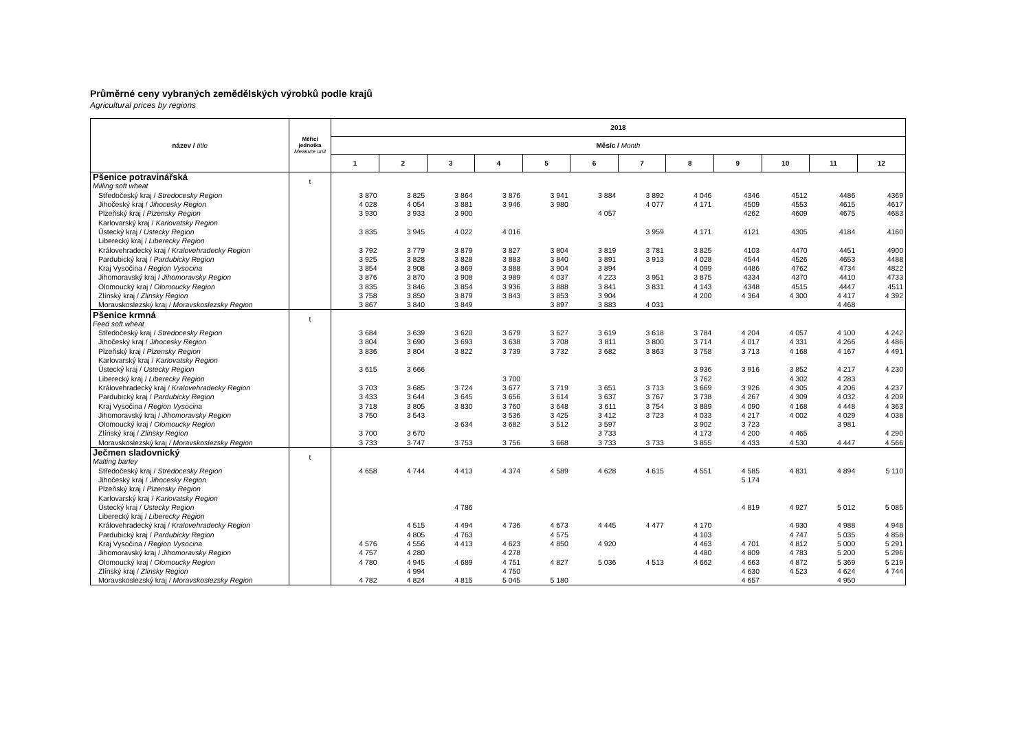Průměrné ceny vybraných zemědělských výrobků podle krajů
Agricultural prices by regions
| název / title | Měřicí jednotka Measure unit | 2018 | | | | | | | | | | | |
| --- | --- | --- | --- | --- | --- | --- | --- | --- | --- | --- | --- | --- | --- |
| | | Měsíc / Month | | | | | | | | | | | |
| | | 1 | 2 | 3 | 4 | 5 | 6 | 7 | 8 | 9 | 10 | 11 | 12 |
| Pšenice potravinářská | t | | | | | | | | | | | | |
| Milling soft wheat | | | | | | | | | | | | | |
| Středočeský kraj / Stredocesky Region | | 3 870 | 3 825 | 3 864 | 3 876 | 3 941 | 3 884 | 3 892 | 4 046 | 4346 | 4512 | 4486 | 4369 |
| Jihočeský kraj / Jihocesky Region | | 4 028 | 4 054 | 3 881 | 3 946 | 3 980 | | 4 077 | 4 171 | 4509 | 4553 | 4615 | 4617 |
| Plzeňský kraj / Plzensky Region | | 3 930 | 3 933 | 3 900 | | | 4 057 | | | 4262 | 4609 | 4675 | 4683 |
| Karlovarský kraj / Karlovatsky Region | | | | | | | | | | | | | |
| Ústecký kraj / Ustecky Region | | 3 835 | 3 945 | 4 022 | 4 016 | | | 3 959 | 4 171 | 4121 | 4305 | 4184 | 4160 |
| Liberecký kraj / Liberecky Region | | | | | | | | | | | | | |
| Královehradecký kraj / Kralovehradecky Region | | 3 792 | 3 779 | 3 879 | 3 827 | 3 804 | 3 819 | 3 781 | 3 825 | 4103 | 4470 | 4451 | 4900 |
| Pardubický kraj / Pardubicky Region | | 3 925 | 3 828 | 3 828 | 3 883 | 3 840 | 3 891 | 3 913 | 4 028 | 4544 | 4526 | 4653 | 4488 |
| Kraj Vysočina / Region Vysocina | | 3 854 | 3 908 | 3 869 | 3 888 | 3 904 | 3 894 | | 4 099 | 4486 | 4762 | 4734 | 4822 |
| Jihomoravský kraj / Jihomoravsky Region | | 3 876 | 3 870 | 3 908 | 3 989 | 4 037 | 4 223 | 3 951 | 3 875 | 4334 | 4370 | 4410 | 4733 |
| Olomoucký kraj / Olomoucky Region | | 3 835 | 3 846 | 3 854 | 3 936 | 3 888 | 3 841 | 3 831 | 4 143 | 4348 | 4515 | 4447 | 4511 |
| Zlínský kraj / Zlinsky Region | | 3 758 | 3 850 | 3 879 | 3 843 | 3 853 | 3 904 | | 4 200 | 4 364 | 4 300 | 4 417 | 4 392 |
| Moravskoslezský kraj / Moravskoslezsky Region | | 3 867 | 3 840 | 3 849 | | 3 897 | 3 883 | 4 031 | | | | 4 468 | |
| Pšenice krmná | t | | | | | | | | | | | | |
| Feed soft wheat | | | | | | | | | | | | | |
| Středočeský kraj / Stredocesky Region | | 3 684 | 3 639 | 3 620 | 3 679 | 3 627 | 3 619 | 3 618 | 3 784 | 4 204 | 4 057 | 4 100 | 4 242 |
| Jihočeský kraj / Jihocesky Region | | 3 804 | 3 690 | 3 693 | 3 638 | 3 708 | 3 811 | 3 800 | 3 714 | 4 017 | 4 331 | 4 266 | 4 486 |
| Plzeňský kraj / Plzensky Region | | 3 836 | 3 804 | 3 822 | 3 739 | 3 732 | 3 682 | 3 863 | 3 758 | 3 713 | 4 168 | 4 167 | 4 491 |
| Karlovarský kraj / Karlovatsky Region | | | | | | | | | | | | | |
| Ústecký kraj / Ustecky Region | | 3 615 | 3 666 | | | | | | 3 936 | 3 916 | 3 852 | 4 217 | 4 230 |
| Liberecký kraj / Liberecky Region | | | | | 3 700 | | | | 3 762 | | 4 302 | 4 283 | |
| Královehradecký kraj / Kralovehradecky Region | | 3 703 | 3 685 | 3 724 | 3 677 | 3 719 | 3 651 | 3 713 | 3 669 | 3 926 | 4 305 | 4 206 | 4 237 |
| Pardubický kraj / Pardubicky Region | | 3 433 | 3 644 | 3 645 | 3 656 | 3 614 | 3 637 | 3 767 | 3 738 | 4 267 | 4 309 | 4 032 | 4 209 |
| Kraj Vysočina / Region Vysocina | | 3 718 | 3 805 | 3 830 | 3 760 | 3 648 | 3 611 | 3 754 | 3 889 | 4 090 | 4 168 | 4 448 | 4 363 |
| Jihomoravský kraj / Jihomoravsky Region | | 3 750 | 3 543 | | 3 536 | 3 425 | 3 412 | 3 723 | 4 033 | 4 217 | 4 002 | 4 029 | 4 038 |
| Olomoucký kraj / Olomoucky Region | | | | 3 634 | 3 682 | 3 512 | 3 597 | | 3 902 | 3 723 | | 3 981 | |
| Zlínský kraj / Zlinsky Region | | 3 700 | 3 670 | | | | 3 733 | | 4 173 | 4 200 | 4 465 | | 4 290 |
| Moravskoslezský kraj / Moravskoslezsky Region | | 3 733 | 3 747 | 3 753 | 3 756 | 3 668 | 3 733 | 3 733 | 3 855 | 4 433 | 4 530 | 4 447 | 4 566 |
| Ječmen sladovnický | t | | | | | | | | | | | | |
| Malting barley | | | | | | | | | | | | | |
| Středočeský kraj / Stredocesky Region | | 4 658 | 4 744 | 4 413 | 4 374 | 4 589 | 4 628 | 4 615 | 4 551 | 4 585 | 4 831 | 4 894 | 5 110 |
| Jihočeský kraj / Jihocesky Region | | | | | | | | | | 5 174 | | | |
| Plzeňský kraj / Plzensky Region | | | | | | | | | | | | | |
| Karlovarský kraj / Karlovatsky Region | | | | | | | | | | | | | |
| Ústecký kraj / Ustecky Region | | | | 4 786 | | | | | | 4 819 | 4 927 | 5 012 | 5 085 |
| Liberecký kraj / Liberecky Region | | | | | | | | | | | | | |
| Královehradecký kraj / Kralovehradecky Region | | | 4 515 | 4 494 | 4 736 | 4 673 | 4 445 | 4 477 | 4 170 | | 4 930 | 4 988 | 4 948 |
| Pardubický kraj / Pardubicky Region | | | 4 805 | 4 763 | | 4 575 | | | 4 103 | | 4 747 | 5 035 | 4 858 |
| Kraj Vysočina / Region Vysocina | | 4 576 | 4 556 | 4 413 | 4 623 | 4 850 | 4 920 | | 4 463 | 4 701 | 4 812 | 5 000 | 5 291 |
| Jihomoravský kraj / Jihomoravsky Region | | 4 757 | 4 280 | | 4 278 | | | | 4 480 | 4 809 | 4 783 | 5 200 | 5 296 |
| Olomoucký kraj / Olomoucky Region | | 4 780 | 4 945 | 4 689 | 4 751 | 4 827 | 5 036 | 4 513 | 4 662 | 4 663 | 4 872 | 5 369 | 5 219 |
| Zlínský kraj / Zlinsky Region | | | 4 994 | | 4 750 | | | | | 4 630 | 4 523 | 4 624 | 4 744 |
| Moravskoslezský kraj / Moravskoslezsky Region | | 4 782 | 4 824 | 4 815 | 5 045 | 5 180 | | | | 4 657 | | 4 950 | |